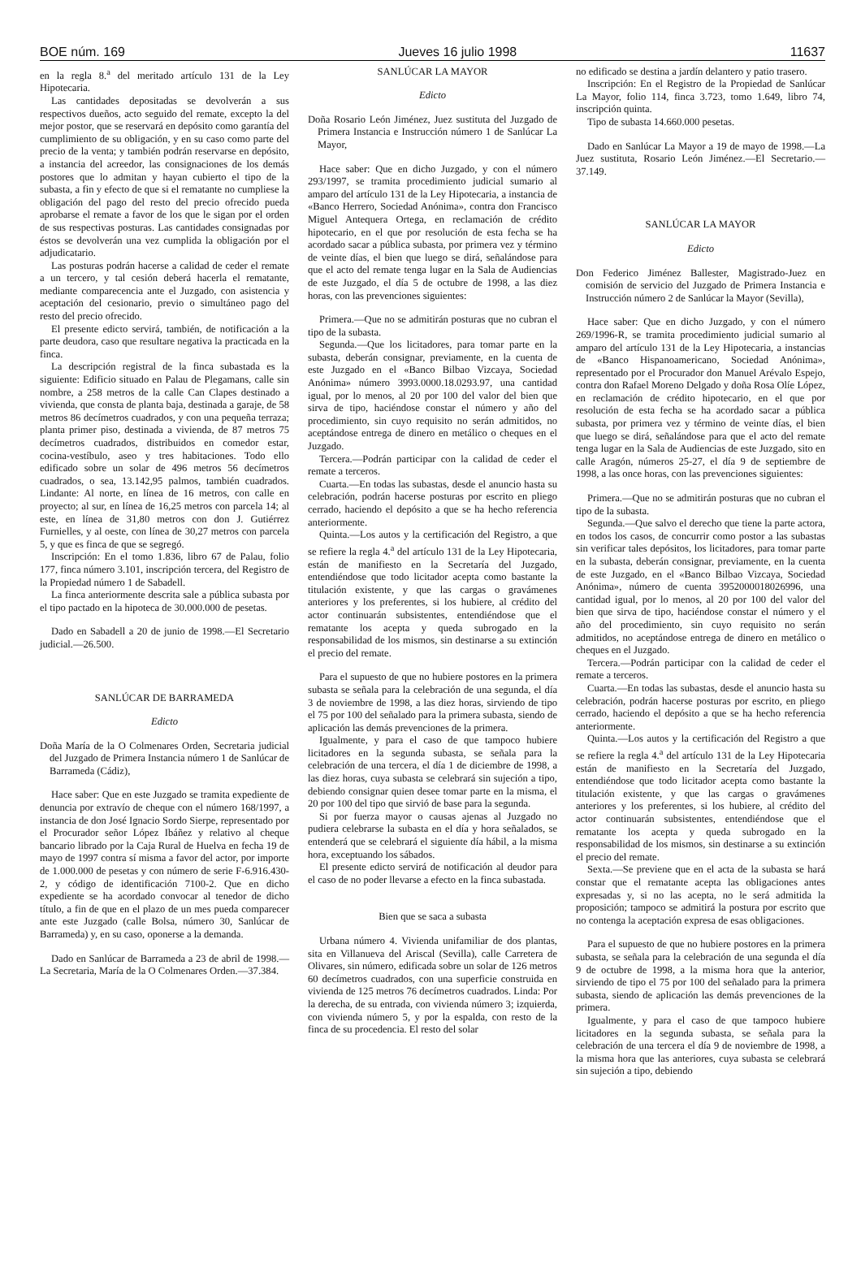BOE núm. 169 Jueves 16 julio 1998 11637
en la regla 8.<sup>a</sup> del meritado artículo 131 de la Ley Hipotecaria.
Las cantidades depositadas se devolverán a sus respectivos dueños, acto seguido del remate, excepto la del mejor postor, que se reservará en depósito como garantía del cumplimiento de su obligación, y en su caso como parte del precio de la venta; y también podrán reservarse en depósito, a instancia del acreedor, las consignaciones de los demás postores que lo admitan y hayan cubierto el tipo de la subasta, a fin y efecto de que si el rematante no cumpliese la obligación del pago del resto del precio ofrecido pueda aprobarse el remate a favor de los que le sigan por el orden de sus respectivas posturas. Las cantidades consignadas por éstos se devolverán una vez cumplida la obligación por el adjudicatario.
Las posturas podrán hacerse a calidad de ceder el remate a un tercero, y tal cesión deberá hacerla el rematante, mediante comparecencia ante el Juzgado, con asistencia y aceptación del cesionario, previo o simultáneo pago del resto del precio ofrecido.
El presente edicto servirá, también, de notificación a la parte deudora, caso que resultare negativa la practicada en la finca.
La descripción registral de la finca subastada es la siguiente: Edificio situado en Palau de Plegamans, calle sin nombre, a 258 metros de la calle Can Clapes destinado a vivienda, que consta de planta baja, destinada a garaje, de 58 metros 86 decímetros cuadrados, y con una pequeña terraza; planta primer piso, destinada a vivienda, de 87 metros 75 decímetros cuadrados, distribuidos en comedor estar, cocina-vestíbulo, aseo y tres habitaciones. Todo ello edificado sobre un solar de 496 metros 56 decímetros cuadrados, o sea, 13.142,95 palmos, también cuadrados. Lindante: Al norte, en línea de 16 metros, con calle en proyecto; al sur, en línea de 16,25 metros con parcela 14; al este, en línea de 31,80 metros con don J. Gutiérrez Furnielles, y al oeste, con línea de 30,27 metros con parcela 5, y que es finca de que se segregó.
Inscripción: En el tomo 1.836, libro 67 de Palau, folio 177, finca número 3.101, inscripción tercera, del Registro de la Propiedad número 1 de Sabadell.
La finca anteriormente descrita sale a pública subasta por el tipo pactado en la hipoteca de 30.000.000 de pesetas.
Dado en Sabadell a 20 de junio de 1998.—El Secretario judicial.—26.500.
SANLÚCAR DE BARRAMEDA
Edicto
Doña María de la O Colmenares Orden, Secretaria judicial del Juzgado de Primera Instancia número 1 de Sanlúcar de Barrameda (Cádiz),
Hace saber: Que en este Juzgado se tramita expediente de denuncia por extravío de cheque con el número 168/1997, a instancia de don José Ignacio Sordo Sierpe, representado por el Procurador señor López Ibáñez y relativo al cheque bancario librado por la Caja Rural de Huelva en fecha 19 de mayo de 1997 contra sí misma a favor del actor, por importe de 1.000.000 de pesetas y con número de serie F-6.916.430-2, y código de identificación 7100-2. Que en dicho expediente se ha acordado convocar al tenedor de dicho título, a fin de que en el plazo de un mes pueda comparecer ante este Juzgado (calle Bolsa, número 30, Sanlúcar de Barrameda) y, en su caso, oponerse a la demanda.
Dado en Sanlúcar de Barrameda a 23 de abril de 1998.—La Secretaria, María de la O Colmenares Orden.—37.384.
SANLÚCAR LA MAYOR
Edicto
Doña Rosario León Jiménez, Juez sustituta del Juzgado de Primera Instancia e Instrucción número 1 de Sanlúcar La Mayor,
Hace saber: Que en dicho Juzgado, y con el número 293/1997, se tramita procedimiento judicial sumario al amparo del artículo 131 de la Ley Hipotecaria, a instancia de «Banco Herrero, Sociedad Anónima», contra don Francisco Miguel Antequera Ortega, en reclamación de crédito hipotecario, en el que por resolución de esta fecha se ha acordado sacar a pública subasta, por primera vez y término de veinte días, el bien que luego se dirá, señalándose para que el acto del remate tenga lugar en la Sala de Audiencias de este Juzgado, el día 5 de octubre de 1998, a las diez horas, con las prevenciones siguientes:
Primera.—Que no se admitirán posturas que no cubran el tipo de la subasta.
Segunda.—Que los licitadores, para tomar parte en la subasta, deberán consignar, previamente, en la cuenta de este Juzgado en el «Banco Bilbao Vizcaya, Sociedad Anónima» número 3993.0000.18.0293.97, una cantidad igual, por lo menos, al 20 por 100 del valor del bien que sirva de tipo, haciéndose constar el número y año del procedimiento, sin cuyo requisito no serán admitidos, no aceptándose entrega de dinero en metálico o cheques en el Juzgado.
Tercera.—Podrán participar con la calidad de ceder el remate a terceros.
Cuarta.—En todas las subastas, desde el anuncio hasta su celebración, podrán hacerse posturas por escrito en pliego cerrado, haciendo el depósito a que se ha hecho referencia anteriormente.
Quinta.—Los autos y la certificación del Registro, a que se refiere la regla 4.<sup>a</sup> del artículo 131 de la Ley Hipotecaria, están de manifiesto en la Secretaría del Juzgado, entendiéndose que todo licitador acepta como bastante la titulación existente, y que las cargas o gravámenes anteriores y los preferentes, si los hubiere, al crédito del actor continuarán subsistentes, entendiéndose que el rematante los acepta y queda subrogado en la responsabilidad de los mismos, sin destinarse a su extinción el precio del remate.
Para el supuesto de que no hubiere postores en la primera subasta se señala para la celebración de una segunda, el día 3 de noviembre de 1998, a las diez horas, sirviendo de tipo el 75 por 100 del señalado para la primera subasta, siendo de aplicación las demás prevenciones de la primera.
Igualmente, y para el caso de que tampoco hubiere licitadores en la segunda subasta, se señala para la celebración de una tercera, el día 1 de diciembre de 1998, a las diez horas, cuya subasta se celebrará sin sujeción a tipo, debiendo consignar quien desee tomar parte en la misma, el 20 por 100 del tipo que sirvió de base para la segunda.
Si por fuerza mayor o causas ajenas al Juzgado no pudiera celebrarse la subasta en el día y hora señalados, se entenderá que se celebrará el siguiente día hábil, a la misma hora, exceptuando los sábados.
El presente edicto servirá de notificación al deudor para el caso de no poder llevarse a efecto en la finca subastada.
Bien que se saca a subasta
Urbana número 4. Vivienda unifamiliar de dos plantas, sita en Villanueva del Ariscal (Sevilla), calle Carretera de Olivares, sin número, edificada sobre un solar de 126 metros 60 decímetros cuadrados, con una superficie construida en vivienda de 125 metros 76 decímetros cuadrados. Linda: Por la derecha, de su entrada, con vivienda número 3; izquierda, con vivienda número 5, y por la espalda, con resto de la finca de su procedencia. El resto del solar
no edificado se destina a jardín delantero y patio trasero.
Inscripción: En el Registro de la Propiedad de Sanlúcar La Mayor, folio 114, finca 3.723, tomo 1.649, libro 74, inscripción quinta.
Tipo de subasta 14.660.000 pesetas.
Dado en Sanlúcar La Mayor a 19 de mayo de 1998.—La Juez sustituta, Rosario León Jiménez.—El Secretario.—37.149.
SANLÚCAR LA MAYOR
Edicto
Don Federico Jiménez Ballester, Magistrado-Juez en comisión de servicio del Juzgado de Primera Instancia e Instrucción número 2 de Sanlúcar la Mayor (Sevilla),
Hace saber: Que en dicho Juzgado, y con el número 269/1996-R, se tramita procedimiento judicial sumario al amparo del artículo 131 de la Ley Hipotecaria, a instancias de «Banco Hispanoamericano, Sociedad Anónima», representado por el Procurador don Manuel Arévalo Espejo, contra don Rafael Moreno Delgado y doña Rosa Olíe López, en reclamación de crédito hipotecario, en el que por resolución de esta fecha se ha acordado sacar a pública subasta, por primera vez y término de veinte días, el bien que luego se dirá, señalándose para que el acto del remate tenga lugar en la Sala de Audiencias de este Juzgado, sito en calle Aragón, números 25-27, el día 9 de septiembre de 1998, a las once horas, con las prevenciones siguientes:
Primera.—Que no se admitirán posturas que no cubran el tipo de la subasta.
Segunda.—Que salvo el derecho que tiene la parte actora, en todos los casos, de concurrir como postor a las subastas sin verificar tales depósitos, los licitadores, para tomar parte en la subasta, deberán consignar, previamente, en la cuenta de este Juzgado, en el «Banco Bilbao Vizcaya, Sociedad Anónima», número de cuenta 3952000018026996, una cantidad igual, por lo menos, al 20 por 100 del valor del bien que sirva de tipo, haciéndose constar el número y el año del procedimiento, sin cuyo requisito no serán admitidos, no aceptándose entrega de dinero en metálico o cheques en el Juzgado.
Tercera.—Podrán participar con la calidad de ceder el remate a terceros.
Cuarta.—En todas las subastas, desde el anuncio hasta su celebración, podrán hacerse posturas por escrito, en pliego cerrado, haciendo el depósito a que se ha hecho referencia anteriormente.
Quinta.—Los autos y la certificación del Registro a que se refiere la regla 4.<sup>a</sup> del artículo 131 de la Ley Hipotecaria están de manifiesto en la Secretaría del Juzgado, entendiéndose que todo licitador acepta como bastante la titulación existente, y que las cargas o gravámenes anteriores y los preferentes, si los hubiere, al crédito del actor continuarán subsistentes, entendiéndose que el rematante los acepta y queda subrogado en la responsabilidad de los mismos, sin destinarse a su extinción el precio del remate.
Sexta.—Se previene que en el acta de la subasta se hará constar que el rematante acepta las obligaciones antes expresadas y, si no las acepta, no le será admitida la proposición; tampoco se admitirá la postura por escrito que no contenga la aceptación expresa de esas obligaciones.
Para el supuesto de que no hubiere postores en la primera subasta, se señala para la celebración de una segunda el día 9 de octubre de 1998, a la misma hora que la anterior, sirviendo de tipo el 75 por 100 del señalado para la primera subasta, siendo de aplicación las demás prevenciones de la primera.
Igualmente, y para el caso de que tampoco hubiere licitadores en la segunda subasta, se señala para la celebración de una tercera el día 9 de noviembre de 1998, a la misma hora que las anteriores, cuya subasta se celebrará sin sujeción a tipo, debiendo